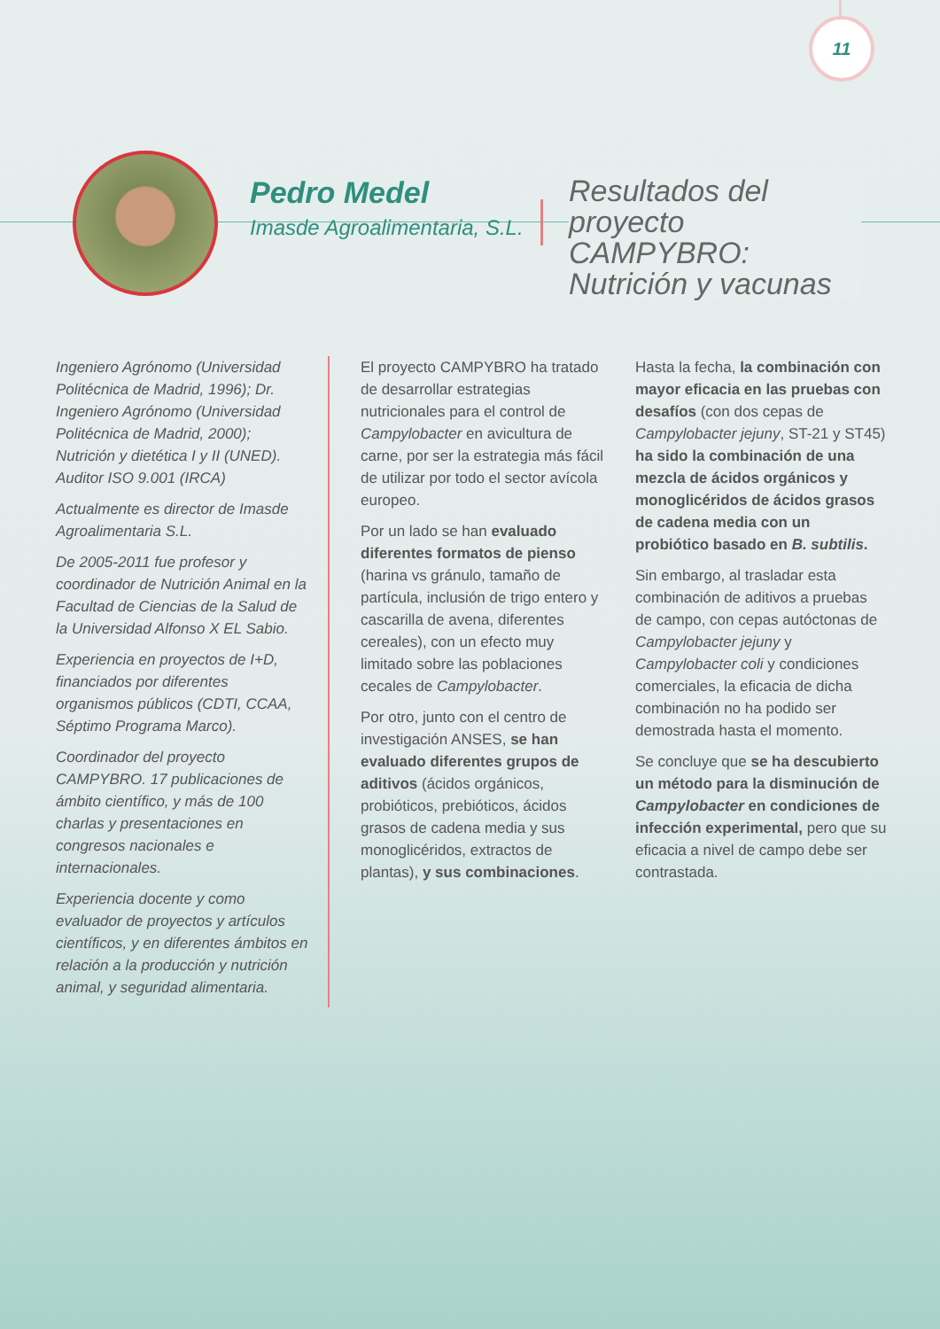11
Pedro Medel
Imasde Agroalimentaria, S.L.
Resultados del proyecto CAMPYBRO: Nutrición y vacunas
Ingeniero Agrónomo (Universidad Politécnica de Madrid, 1996); Dr. Ingeniero Agrónomo (Universidad Politécnica de Madrid, 2000); Nutrición y dietética I y II (UNED). Auditor ISO 9.001 (IRCA)
Actualmente es director de Imasde Agroalimentaria S.L.
De 2005-2011 fue profesor y coordinador de Nutrición Animal en la Facultad de Ciencias de la Salud de la Universidad Alfonso X EL Sabio.
Experiencia en proyectos de I+D, financiados por diferentes organismos públicos (CDTI, CCAA, Séptimo Programa Marco).
Coordinador del proyecto CAMPYBRO. 17 publicaciones de ámbito científico, y más de 100 charlas y presentaciones en congresos nacionales e internacionales.
Experiencia docente y como evaluador de proyectos y artículos científicos, y en diferentes ámbitos en relación a la producción y nutrición animal, y seguridad alimentaria.
El proyecto CAMPYBRO ha tratado de desarrollar estrategias nutricionales para el control de Campylobacter en avicultura de carne, por ser la estrategia más fácil de utilizar por todo el sector avícola europeo.
Por un lado se han evaluado diferentes formatos de pienso (harina vs gránulo, tamaño de partícula, inclusión de trigo entero y cascarilla de avena, diferentes cereales), con un efecto muy limitado sobre las poblaciones cecales de Campylobacter.
Por otro, junto con el centro de investigación ANSES, se han evaluado diferentes grupos de aditivos (ácidos orgánicos, probióticos, prebióticos, ácidos grasos de cadena media y sus monoglicéridos, extractos de plantas), y sus combinaciones.
Hasta la fecha, la combinación con mayor eficacia en las pruebas con desafíos (con dos cepas de Campylobacter jejuny, ST-21 y ST45) ha sido la combinación de una mezcla de ácidos orgánicos y monoglicéridos de ácidos grasos de cadena media con un probiótico basado en B. subtilis.
Sin embargo, al trasladar esta combinación de aditivos a pruebas de campo, con cepas autóctonas de Campylobacter jejuny y Campylobacter coli y condiciones comerciales, la eficacia de dicha combinación no ha podido ser demostrada hasta el momento.
Se concluye que se ha descubierto un método para la disminución de Campylobacter en condiciones de infección experimental, pero que su eficacia a nivel de campo debe ser contrastada.